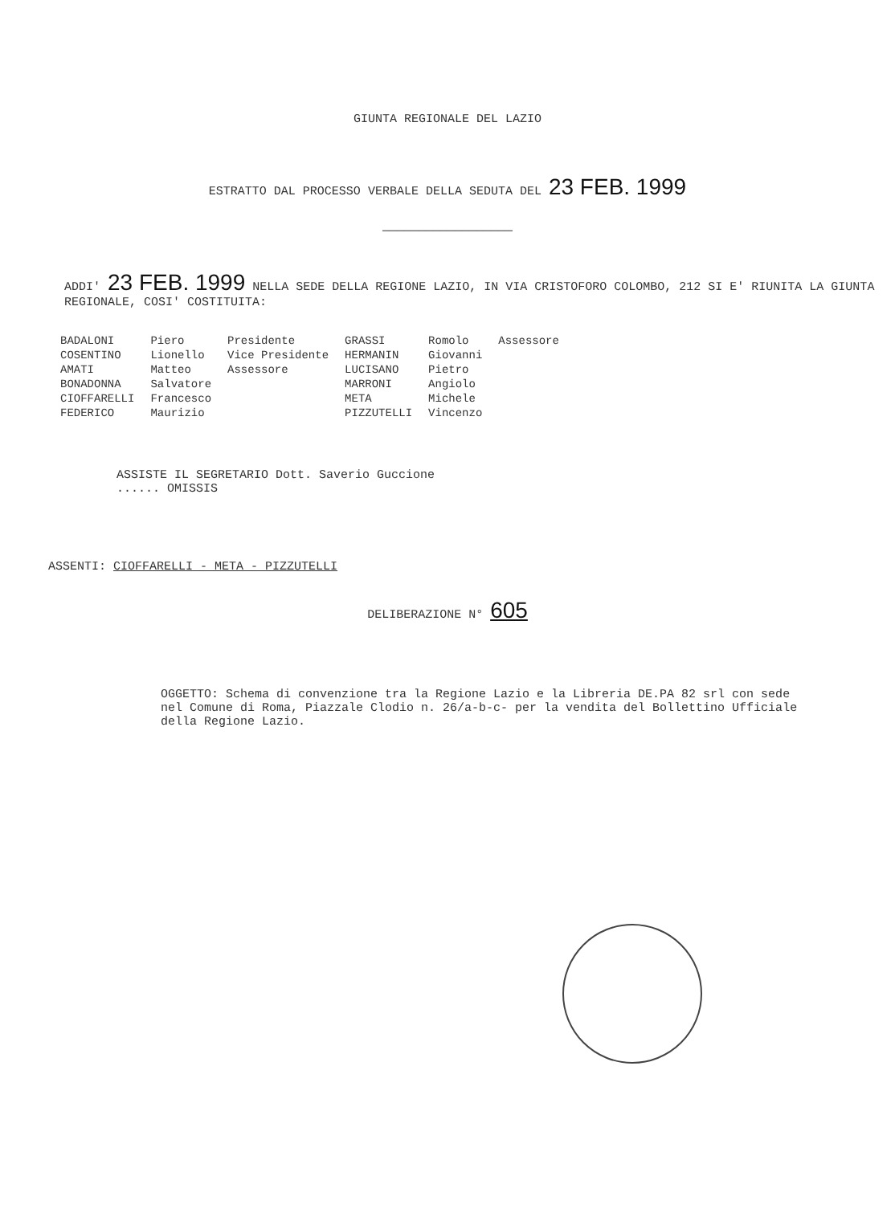GIUNTA REGIONALE DEL LAZIO
ESTRATTO DAL PROCESSO VERBALE DELLA SEDUTA DEL 23 FEB. 1999
——————————————————
ADDI' 23 FEB. 1999 NELLA SEDE DELLA REGIONE LAZIO, IN VIA CRISTOFORO COLOMBO, 212 SI E' RIUNITA LA GIUNTA REGIONALE, COSI' COSTITUITA:
| BADALONI | Piero | Presidente | GRASSI | Romolo | Assessore |
| COSENTINO | Lionello | Vice Presidente | HERMANIN | Giovanni | |
| AMATI | Matteo | Assessore | LUCISANO | Pietro | |
| BONADONNA | Salvatore | | MARRONI | Angiolo | |
| CIOFFARELLI | Francesco | | META | Michele | |
| FEDERICO | Maurizio | | PIZZUTELLI | Vincenzo | |
ASSISTE IL SEGRETARIO Dott. Saverio Guccione
...... OMISSIS
ASSENTI: CIOFFARELLI - META - PIZZUTELLI
DELIBERAZIONE N° 605
OGGETTO: Schema di convenzione tra la Regione Lazio e la Libreria DE.PA 82 srl con sede nel Comune di Roma, Piazzale Clodio n. 26/a-b-c- per la vendita del Bollettino Ufficiale della Regione Lazio.